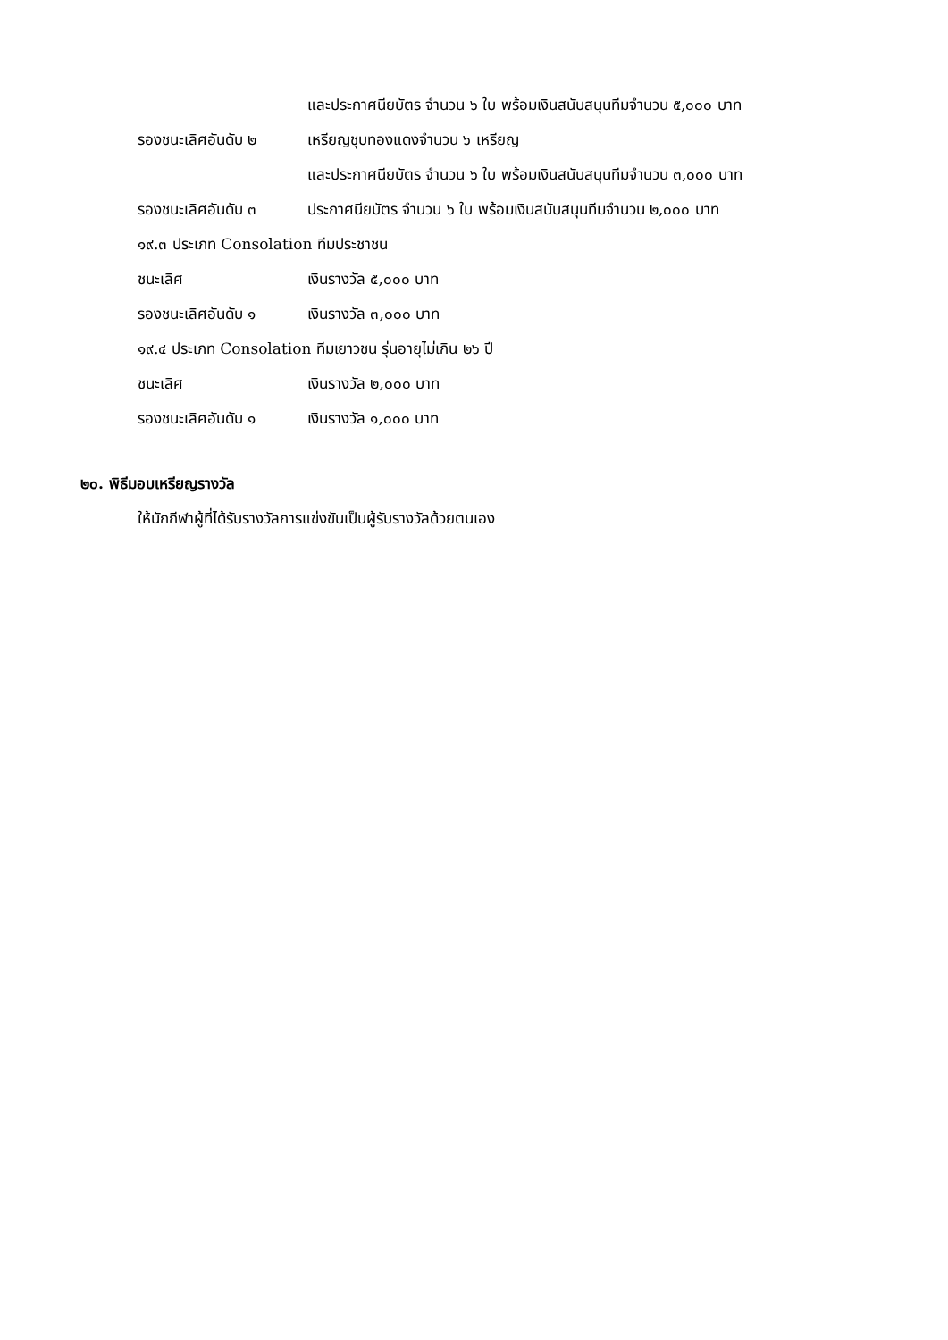และประกาศนียบัตร จำนวน ๖ ใบ พร้อมเงินสนับสนุนทีมจำนวน ๕,๐๐๐ บาท
รองชนะเลิศอันดับ ๒ เหรียญชุบทองแดงจำนวน ๖ เหรียญ
และประกาศนียบัตร จำนวน ๖ ใบ พร้อมเงินสนับสนุนทีมจำนวน ๓,๐๐๐ บาท
รองชนะเลิศอันดับ ๓ ประกาศนียบัตร จำนวน ๖ ใบ พร้อมเงินสนับสนุนทีมจำนวน ๒,๐๐๐ บาท
๑๙.๓ ประเภท Consolation ทีมประชาชน
ชนะเลิศ เงินรางวัล ๕,๐๐๐ บาท
รองชนะเลิศอันดับ ๑ เงินรางวัล ๓,๐๐๐ บาท
๑๙.๔ ประเภท Consolation ทีมเยาวชน รุ่นอายุไม่เกิน ๒๖ ปี
ชนะเลิศ เงินรางวัล ๒,๐๐๐ บาท
รองชนะเลิศอันดับ ๑ เงินรางวัล ๑,๐๐๐ บาท
๒๐. พิธีมอบเหรียญรางวัล
ให้นักกีฬาผู้ที่ได้รับรางวัลการแข่งขันเป็นผู้รับรางวัลด้วยตนเอง